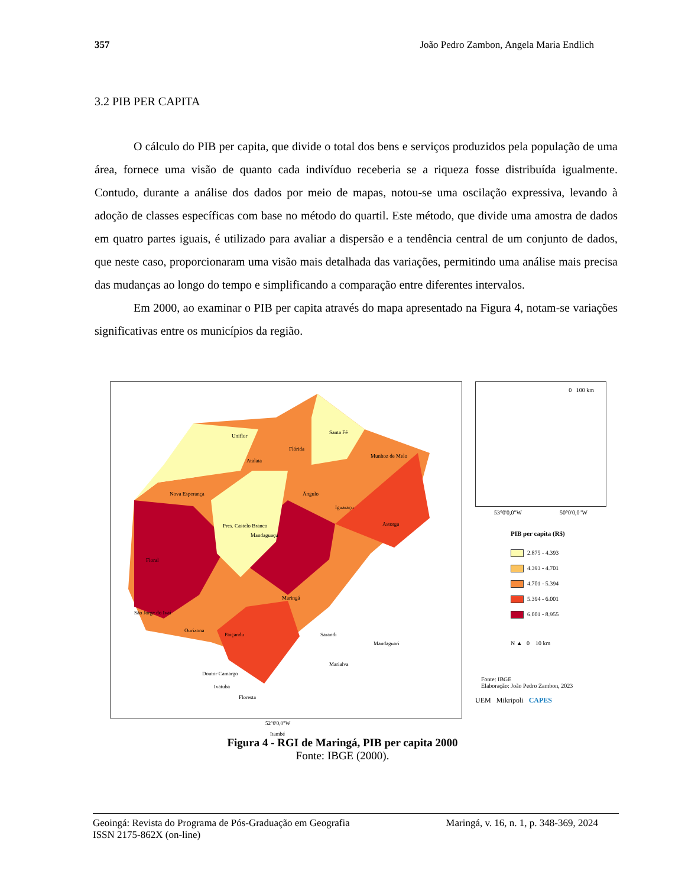357 João Pedro Zambon, Angela Maria Endlich
3.2 PIB PER CAPITA
O cálculo do PIB per capita, que divide o total dos bens e serviços produzidos pela população de uma área, fornece uma visão de quanto cada indivíduo receberia se a riqueza fosse distribuída igualmente. Contudo, durante a análise dos dados por meio de mapas, notou-se uma oscilação expressiva, levando à adoção de classes específicas com base no método do quartil. Este método, que divide uma amostra de dados em quatro partes iguais, é utilizado para avaliar a dispersão e a tendência central de um conjunto de dados, que neste caso, proporcionaram uma visão mais detalhada das variações, permitindo uma análise mais precisa das mudanças ao longo do tempo e simplificando a comparação entre diferentes intervalos.
Em 2000, ao examinar o PIB per capita através do mapa apresentado na Figura 4, notam-se variações significativas entre os municípios da região.
Uniflor
Santa Fé
Flórida
Atalaia
Munhoz de Melo
Nova Esperança Ângulo
Iguaraçu
Astorga Pres. Castelo Branco
Mandaguaçu
Floral
Maringá
São Jorge do Ivaí
Ourizona
Paiçandu Sarandi
Mandaguari
Marialva
Doutor Camargo
Ivatuba
Floresta
Itambé
52°0'0,0"W
0 100 km
53°0'0,0"W 50°0'0,0"W
PIB per capita (R$)
2.875 - 4.393
4.393 - 4.701
4.701 - 5.394
5.394 - 6.001
6.001 - 8.955
N ▲ 0 10 km
Fonte: IBGE
Elaboração: João Pedro Zambon, 2023
UEM Mikripoli CAPES
Figura 4 - RGI de Maringá, PIB per capita 2000
Fonte: IBGE (2000).
Geoingá: Revista do Programa de Pós-Graduação em Geografia Maringá, v. 16, n. 1, p. 348-369, 2024
ISSN 2175-862X (on-line)